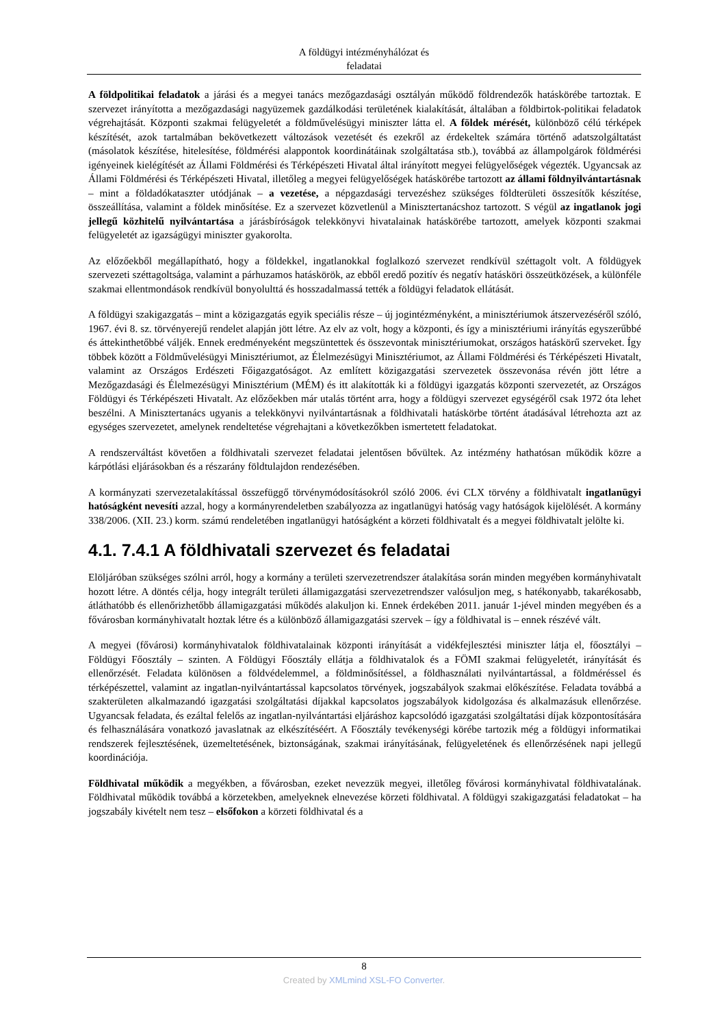A földügyi intézményhálózat és
feladatai
A földpolitikai feladatok a járási és a megyei tanács mezőgazdasági osztályán működő földrendezők hatáskörébe tartoztak. E szervezet irányította a mezőgazdasági nagyüzemek gazdálkodási területének kialakítását, általában a földbirtok-politikai feladatok végrehajtását. Központi szakmai felügyeletét a földművelésügyi miniszter látta el. A földek mérését, különböző célú térképek készítését, azok tartalmában bekövetkezett változások vezetését és ezekről az érdekeltek számára történő adatszolgáltatást (másolatok készítése, hitelesítése, földmérési alappontok koordinátáinak szolgáltatása stb.), továbbá az állampolgárok földmérési igényeinek kielégítését az Állami Földmérési és Térképészeti Hivatal által irányított megyei felügyelőségek végezték. Ugyancsak az Állami Földmérési és Térképészeti Hivatal, illetőleg a megyei felügyelőségek hatáskörébe tartozott az állami földnyilvántartásnak – mint a földadókataszter utódjának – a vezetése, a népgazdasági tervezéshez szükséges földterületi összesítők készítése, összeállítása, valamint a földek minősítése. Ez a szervezet közvetlenül a Minisztertanácshoz tartozott. S végül az ingatlanok jogi jellegű közhitelű nyilvántartása a járásbíróságok telekkönyvi hivatalainak hatáskörébe tartozott, amelyek központi szakmai felügyeletét az igazságügyi miniszter gyakorolta.
Az előzőekből megállapítható, hogy a földekkel, ingatlanokkal foglalkozó szervezet rendkívül széttagolt volt. A földügyek szervezeti széttagoltsága, valamint a párhuzamos hatáskörök, az ebből eredő pozitív és negatív hatásköri összeütközések, a különféle szakmai ellentmondások rendkívül bonyolulttá és hosszadalmassá tették a földügyi feladatok ellátását.
A földügyi szakigazgatás – mint a közigazgatás egyik speciális része – új jogintézményként, a minisztériumok átszervezéséről szóló, 1967. évi 8. sz. törvényerejű rendelet alapján jött létre. Az elv az volt, hogy a központi, és így a minisztériumi irányítás egyszerűbbé és áttekinthetőbbé váljék. Ennek eredményeként megszüntettek és összevontak minisztériumokat, országos hatáskörű szerveket. Így többek között a Földművelésügyi Minisztériumot, az Élelmezésügyi Minisztériumot, az Állami Földmérési és Térképészeti Hivatalt, valamint az Országos Erdészeti Főigazgatóságot. Az említett közigazgatási szervezetek összevonása révén jött létre a Mezőgazdasági és Élelmezésügyi Minisztérium (MÉM) és itt alakították ki a földügyi igazgatás központi szervezetét, az Országos Földügyi és Térképészeti Hivatalt. Az előzőekben már utalás történt arra, hogy a földügyi szervezet egységéről csak 1972 óta lehet beszélni. A Minisztertanács ugyanis a telekkönyvi nyilvántartásnak a földhivatali hatáskörbe történt átadásával létrehozta azt az egységes szervezetet, amelynek rendeltetése végrehajtani a következőkben ismertetett feladatokat.
A rendszerváltást követően a földhivatali szervezet feladatai jelentősen bővültek. Az intézmény hathatósan működik közre a kárpótlási eljárásokban és a részarány földtulajdon rendezésében.
A kormányzati szervezetalakítással összefüggő törvénymódosításokról szóló 2006. évi CLX törvény a földhivatalt ingatlanügyi hatóságként nevesíti azzal, hogy a kormányrendeletben szabályozza az ingatlanügyi hatóság vagy hatóságok kijelölését. A kormány 338/2006. (XII. 23.) korm. számú rendeletében ingatlanügyi hatóságként a körzeti földhivatalt és a megyei földhivatalt jelölte ki.
4.1. 7.4.1 A földhivatali szervezet és feladatai
Elöljáróban szükséges szólni arról, hogy a kormány a területi szervezetrendszer átalakítása során minden megyében kormányhivatalt hozott létre. A döntés célja, hogy integrált területi államigazgatási szervezetrendszer valósuljon meg, s hatékonyabb, takarékosabb, átláthatóbb és ellenőrizhetőbb államigazgatási működés alakuljon ki. Ennek érdekében 2011. január 1-jével minden megyében és a fővárosban kormányhivatalt hoztak létre és a különböző államigazgatási szervek – így a földhivatal is – ennek részévé vált.
A megyei (fővárosi) kormányhivatalok földhivatalainak központi irányítását a vidékfejlesztési miniszter látja el, főosztályi – Földügyi Főosztály – szinten. A Földügyi Főosztály ellátja a földhivatalok és a FÖMI szakmai felügyeletét, irányítását és ellenőrzését. Feladata különösen a földvédelemmel, a földminősítéssel, a földhasználati nyilvántartással, a földméréssel és térképészettel, valamint az ingatlan-nyilvántartással kapcsolatos törvények, jogszabályok szakmai előkészítése. Feladata továbbá a szakterületen alkalmazandó igazgatási szolgáltatási díjakkal kapcsolatos jogszabályok kidolgozása és alkalmazásuk ellenőrzése. Ugyancsak feladata, és ezáltal felelős az ingatlan-nyilvántartási eljáráshoz kapcsolódó igazgatási szolgáltatási díjak központosítására és felhasználására vonatkozó javaslatnak az elkészítéséért. A Főosztály tevékenységi körébe tartozik még a földügyi informatikai rendszerek fejlesztésének, üzemeltetésének, biztonságának, szakmai irányításának, felügyeletének és ellenőrzésének napi jellegű koordinációja.
Földhivatal működik a megyékben, a fővárosban, ezeket nevezzük megyei, illetőleg fővárosi kormányhivatal földhivatalának. Földhivatal működik továbbá a körzetekben, amelyeknek elnevezése körzeti földhivatal. A földügyi szakigazgatási feladatokat – ha jogszabály kivételt nem tesz – elsőfokon a körzeti földhivatal és a
8
Created by XMLmind XSL-FO Converter.